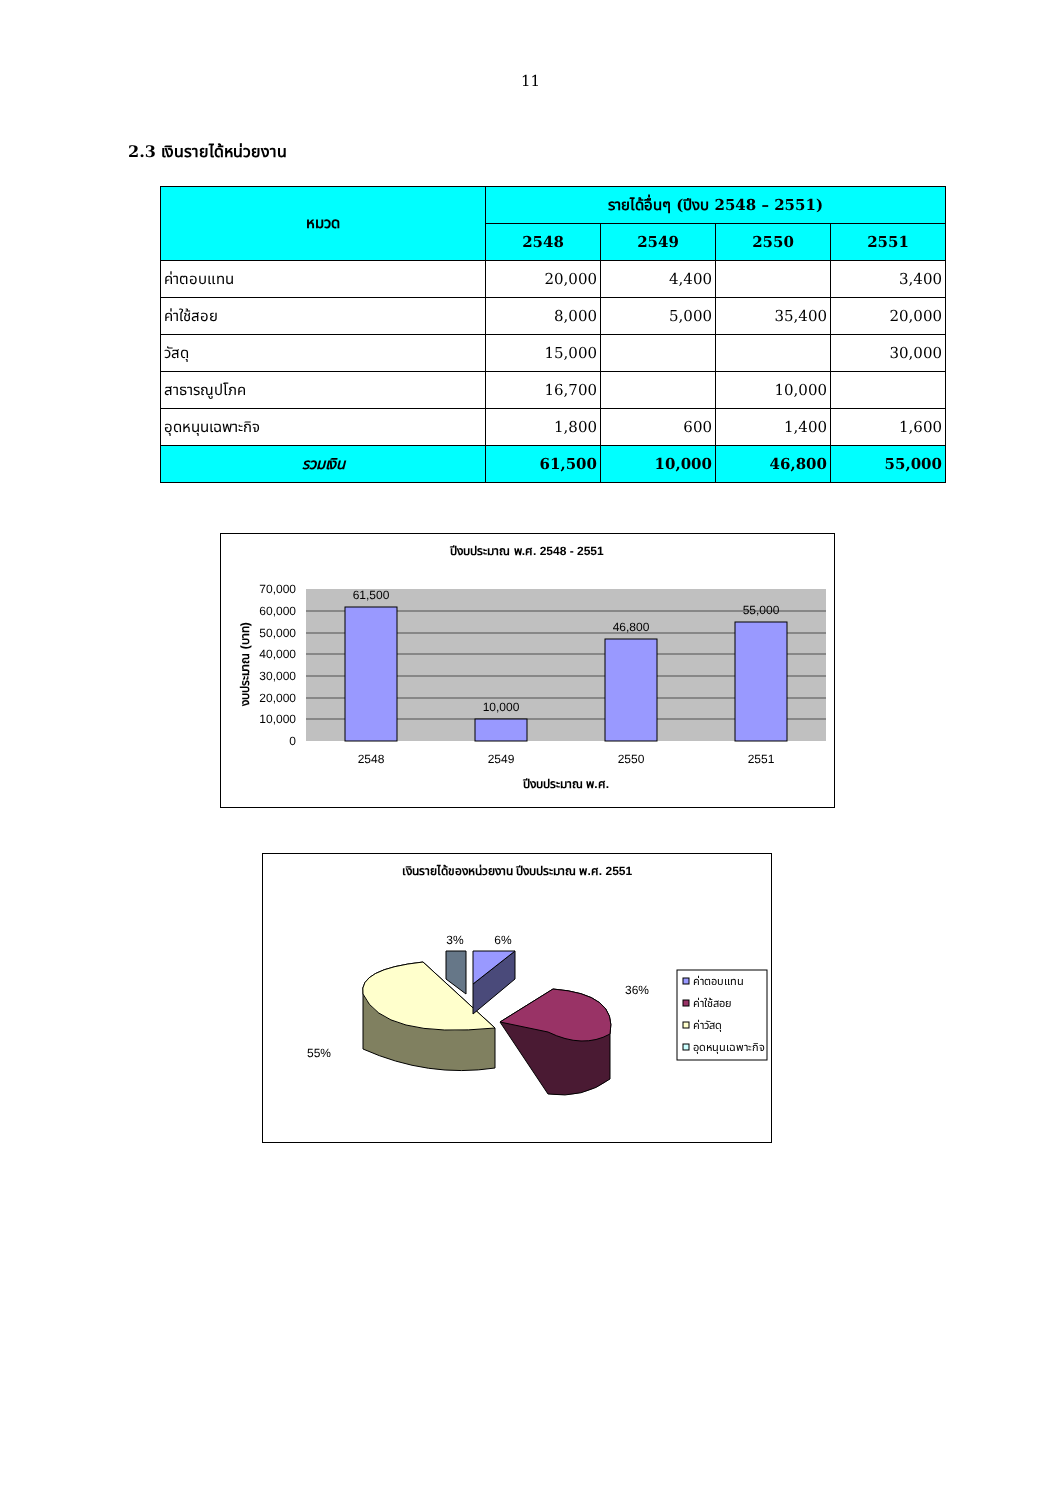11
2.3 เงินรายได้หน่วยงาน
| หมวด | รายได้อื่นๆ (ปีงบ 2548 – 2551) | | | |
| --- | --- | --- | --- | --- |
| | 2548 | 2549 | 2550 | 2551 |
| ค่าตอบแทน | 20,000 | 4,400 | | 3,400 |
| ค่าใช้สอย | 8,000 | 5,000 | 35,400 | 20,000 |
| วัสดุ | 15,000 | | | 30,000 |
| สาธารณูปโภค | 16,700 | | 10,000 | |
| อุดหนุนเฉพาะกิจ | 1,800 | 600 | 1,400 | 1,600 |
| รวมเงิน | 61,500 | 10,000 | 46,800 | 55,000 |
ปีงบประมาณ พ.ศ. 2548 - 2551
61,500
10,000
46,800
55,000
70,000
60,000
50,000
40,000
30,000
20,000
10,000
0
2548
2549
2550
2551
ปีงบประมาณ พ.ศ.
งบประมาณ (บาท)
เงินรายได้ของหน่วยงาน ปีงบประมาณ พ.ศ. 2551
3%
6%
36%
55%
ค่าตอบแทน
ค่าใช้สอย
ค่าวัสดุ
อุดหนุนเฉพาะกิจ